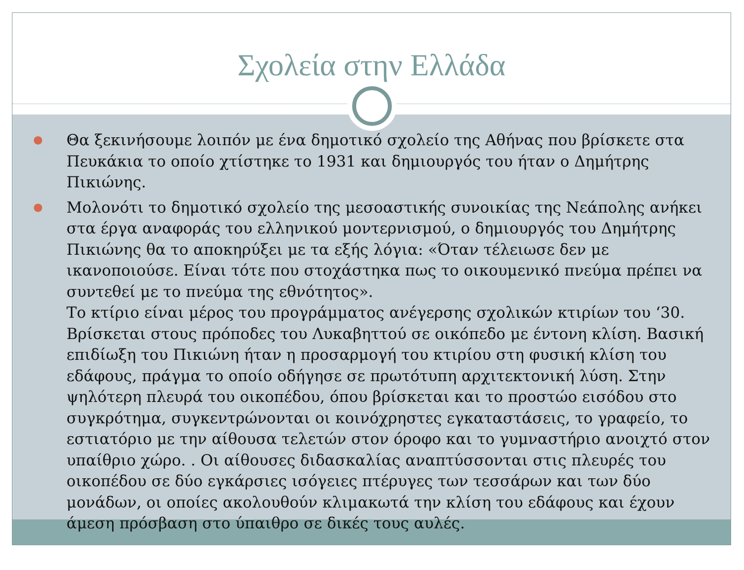Σχολεία στην Ελλάδα
● Θα ξεκινήσουμε λοιπόν με ένα δημοτικό σχολείο της Αθήνας που βρίσκετε στα Πευκάκια το οποίο χτίστηκε το 1931 και δημιουργός του ήταν ο Δημήτρης Πικιώνης.
● Μολονότι το δημοτικό σχολείο της μεσοαστικής συνοικίας της Νεάπολης ανήκει στα έργα αναφοράς του ελληνικού μοντερνισμού, ο δημιουργός του Δημήτρης Πικιώνης θα το αποκηρύξει με τα εξής λόγια: «Όταν τέλειωσε δεν με ικανοποιούσε. Είναι τότε που στοχάστηκα πως το οικουμενικό πνεύμα πρέπει να συντεθεί με το πνεύμα της εθνότητος».
Το κτίριο είναι μέρος του προγράμματος ανέγερσης σχολικών κτιρίων του ‘30. Βρίσκεται στους πρόποδες του Λυκαβηττού σε οικόπεδο με έντονη κλίση. Βασική επιδίωξη του Πικιώνη ήταν η προσαρμογή του κτιρίου στη φυσική κλίση του εδάφους, πράγμα το οποίο οδήγησε σε πρωτότυπη αρχιτεκτονική λύση. Στην ψηλότερη πλευρά του οικοπέδου, όπου βρίσκεται και το προστώο εισόδου στο συγκρότημα, συγκεντρώνονται οι κοινόχρηστες εγκαταστάσεις, το γραφείο, το εστιατόριο με την αίθουσα τελετών στον όροφο και το γυμναστήριο ανοιχτό στον υπαίθριο χώρο. . Οι αίθουσες διδασκαλίας αναπτύσσονται στις πλευρές του οικοπέδου σε δύο εγκάρσιες ισόγειες πτέρυγες των τεσσάρων και των δύο μονάδων, οι οποίες ακολουθούν κλιμακωτά την κλίση του εδάφους και έχουν άμεση πρόσβαση στο ύπαιθρο σε δικές τους αυλές.